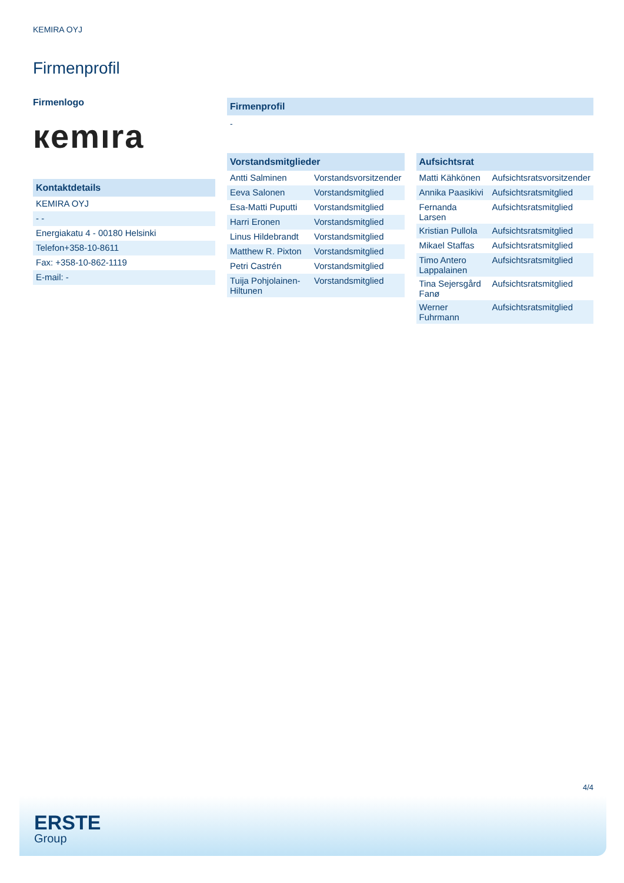KEMIRA OYJ
Firmenprofil
Firmenlogo
кemıra
Kontaktdetails
| KEMIRA OYJ |
| - - |
| Energiakatu 4 - 00180 Helsinki |
| Telefon+358-10-8611 |
| Fax: +358-10-862-1119 |
| E-mail: - |
Firmenprofil
-
Vorstandsmitglieder
| Antti Salminen | Vorstandsvorsitzender |
| Eeva Salonen | Vorstandsmitglied |
| Esa-Matti Puputti | Vorstandsmitglied |
| Harri Eronen | Vorstandsmitglied |
| Linus Hildebrandt | Vorstandsmitglied |
| Matthew R. Pixton | Vorstandsmitglied |
| Petri Castrén | Vorstandsmitglied |
| Tuija Pohjolainen-Hiltunen | Vorstandsmitglied |
Aufsichtsrat
| Matti Kähkönen | Aufsichtsratsvorsitzender |
| Annika Paasikivi | Aufsichtsratsmitglied |
| Fernanda Larsen | Aufsichtsratsmitglied |
| Kristian Pullola | Aufsichtsratsmitglied |
| Mikael Staffas | Aufsichtsratsmitglied |
| Timo Antero Lappalainen | Aufsichtsratsmitglied |
| Tina Sejersgård Fanø | Aufsichtsratsmitglied |
| Werner Fuhrmann | Aufsichtsratsmitglied |
4/4
ERSTE
Group